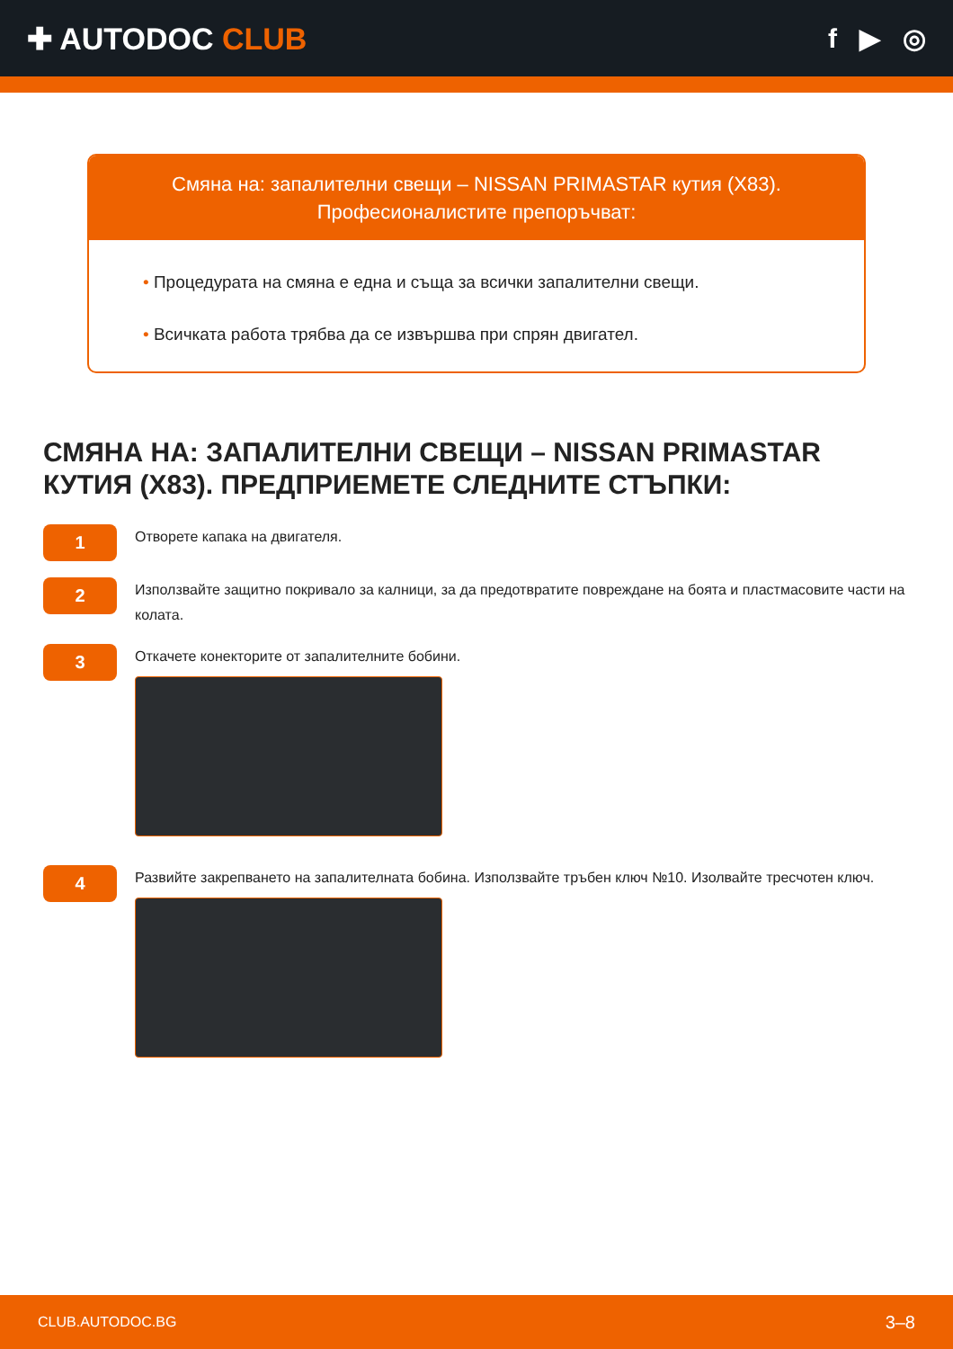✚ AUTODOC CLUB f ▶ ◎
Смяна на: запалителни свещи – NISSAN PRIMASTAR кутия (X83).
Професионалистите препоръчват:
• Процедурата на смяна е една и съща за всички запалителни свещи.
• Всичката работа трябва да се извършва при спрян двигател.
СМЯНА НА: ЗАПАЛИТЕЛНИ СВЕЩИ – NISSAN PRIMASTAR КУТИЯ (X83). ПРЕДПРИЕМЕТЕ СЛЕДНИТЕ СТЪПКИ:
1
Отворете капака на двигателя.
2
Използвайте защитно покривало за калници, за да предотвратите повреждане на боята и пластмасовите части на колата.
3
Откачете конекторите от запалителните бобини.
4
Развийте закрепването на запалителната бобина. Използвайте тръбен ключ №10. Изолвайте тресчотен ключ.
CLUB.AUTODOC.BG 3–8